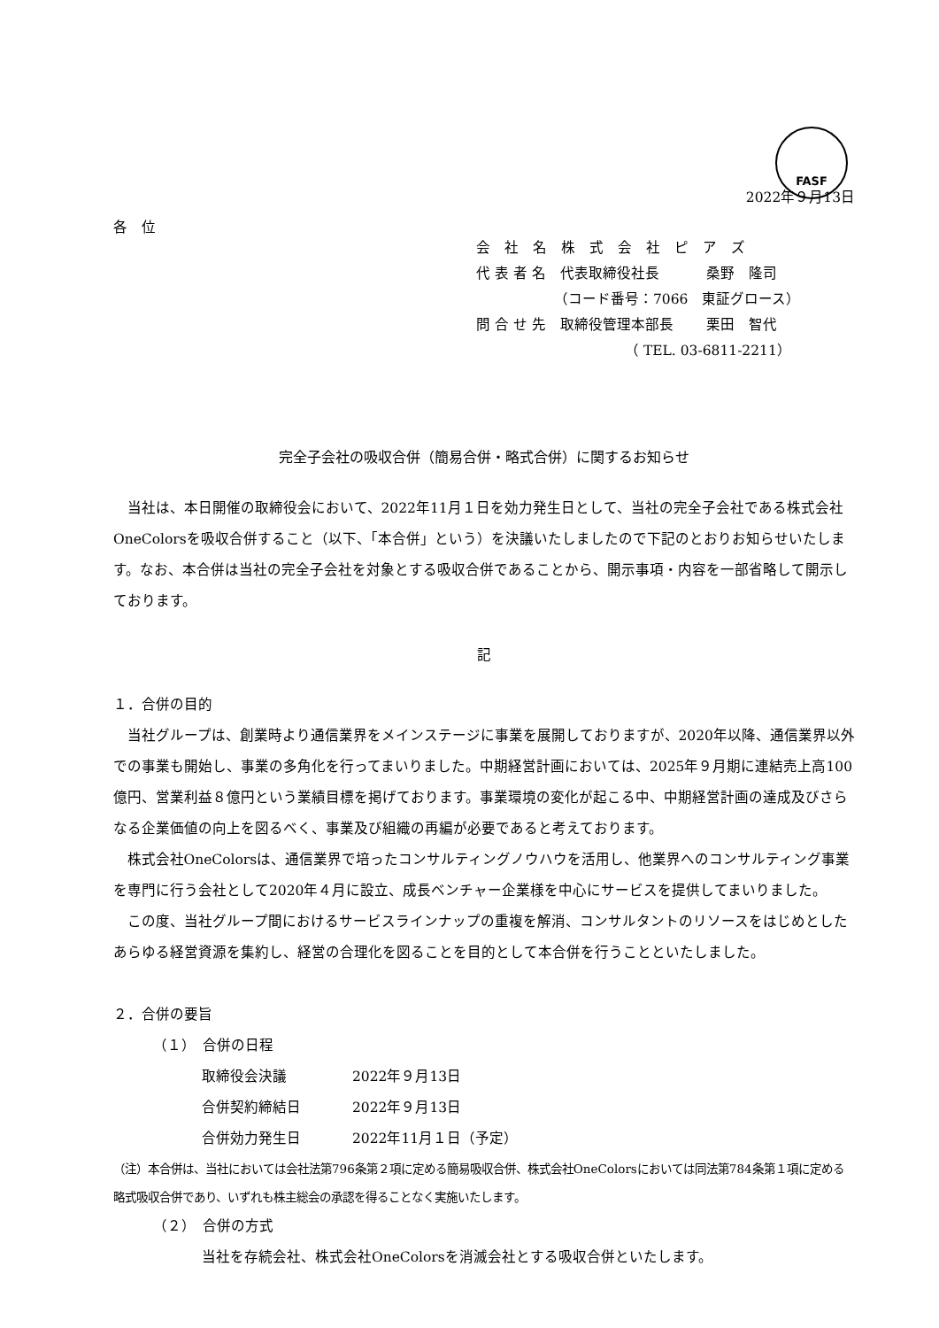FASF
2022年９月13日
各　位
会　社　名　株　式　会　社　ピ　ア　ズ
代 表 者 名　代表取締役社長　　　 桑野　隆司
　　　　　　（コード番号：7066　東証グロース）
問 合 せ 先　取締役管理本部長　　 栗田　智代
　　　　　　　　　　　（ TEL. 03-6811-2211）
完全子会社の吸収合併（簡易合併・略式合併）に関するお知らせ
当社は、本日開催の取締役会において、2022年11月１日を効力発生日として、当社の完全子会社である株式会社OneColorsを吸収合併すること（以下、「本合併」という）を決議いたしましたので下記のとおりお知らせいたします。なお、本合併は当社の完全子会社を対象とする吸収合併であることから、開示事項・内容を一部省略して開示しております。
記
１．合併の目的
当社グループは、創業時より通信業界をメインステージに事業を展開しておりますが、2020年以降、通信業界以外での事業も開始し、事業の多角化を行ってまいりました。中期経営計画においては、2025年９月期に連結売上高100億円、営業利益８億円という業績目標を掲げております。事業環境の変化が起こる中、中期経営計画の達成及びさらなる企業価値の向上を図るべく、事業及び組織の再編が必要であると考えております。
株式会社OneColorsは、通信業界で培ったコンサルティングノウハウを活用し、他業界へのコンサルティング事業を専門に行う会社として2020年４月に設立、成長ベンチャー企業様を中心にサービスを提供してまいりました。
この度、当社グループ間におけるサービスラインナップの重複を解消、コンサルタントのリソースをはじめとしたあらゆる経営資源を集約し、経営の合理化を図ることを目的として本合併を行うことといたしました。
２．合併の要旨
（１）　合併の日程
取締役会決議 2022年９月13日
合併契約締結日 2022年９月13日
合併効力発生日 2022年11月１日（予定）
（注）本合併は、当社においては会社法第796条第２項に定める簡易吸収合併、株式会社OneColorsにおいては同法第784条第１項に定める略式吸収合併であり、いずれも株主総会の承認を得ることなく実施いたします。
（２）　合併の方式
当社を存続会社、株式会社OneColorsを消滅会社とする吸収合併といたします。